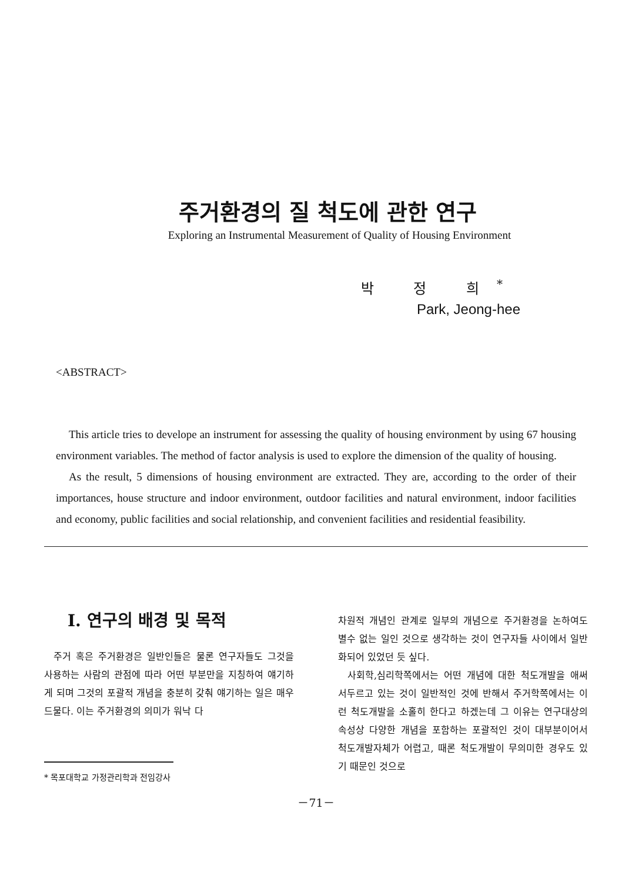주거환경의 질 척도에 관한 연구
Exploring an Instrumental Measurement of Quality of Housing Environment
박 정 희<sup>*</sup>
Park, Jeong-hee
<ABSTRACT>
This article tries to develope an instrument for assessing the quality of housing environment by using 67 housing environment variables. The method of factor analysis is used to explore the dimension of the quality of housing.
As the result, 5 dimensions of housing environment are extracted. They are, according to the order of their importances, house structure and indoor environment, outdoor facilities and natural environment, indoor facilities and economy, public facilities and social relationship, and convenient facilities and residential feasibility.
Ⅰ. 연구의 배경 및 목적
주거 혹은 주거환경은 일반인들은 물론 연구자들도 그것을 사용하는 사람의 관점에 따라 어떤 부분만을 지칭하여 얘기하게 되며 그것의 포괄적 개념을 충분히 갖춰 얘기하는 일은 매우 드물다. 이는 주거환경의 의미가 워낙 다
* 목포대학교 가정관리학과 전임강사
차원적 개념인 관계로 일부의 개념으로 주거환경을 논하여도 별수 없는 일인 것으로 생각하는 것이 연구자들 사이에서 일반화되어 있었던 듯 싶다.
사회학,심리학쪽에서는 어떤 개념에 대한 척도개발을 애써 서두르고 있는 것이 일반적인 것에 반해서 주거학쪽에서는 이런 척도개발을 소홀히 한다고 하겠는데 그 이유는 연구대상의 속성상 다양한 개념을 포함하는 포괄적인 것이 대부분이어서 척도개발자체가 어렵고, 때론 척도개발이 무의미한 경우도 있기 때문인 것으로
－71－